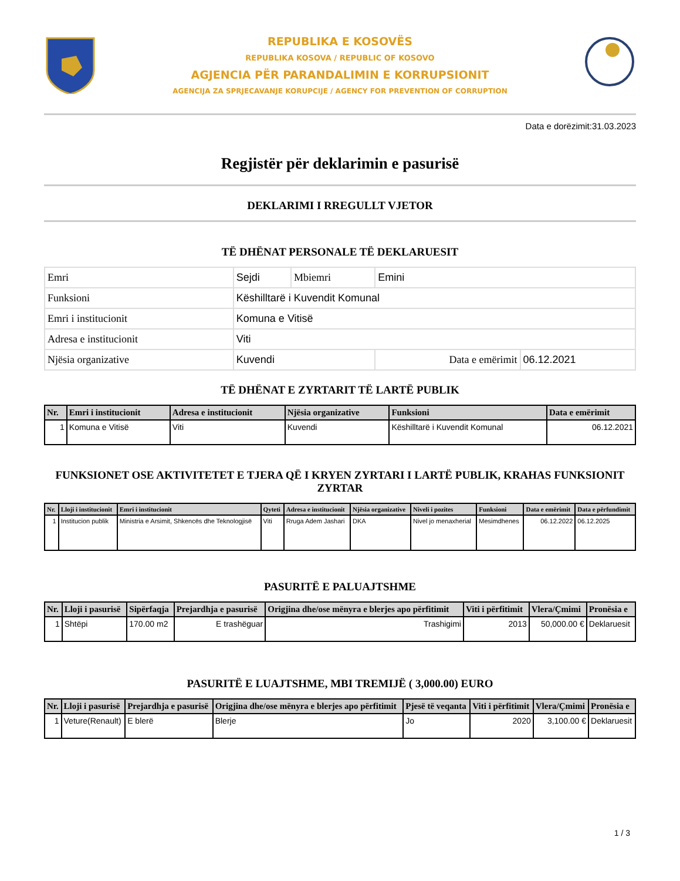REPUBLIKA E KOSOVËS
REPUBLIKA KOSOVA / REPUBLIC OF KOSOVO
AGJENCIA PËR PARANDALIMIN E KORRUPSIONIT
AGENCIJA ZA SPRJECAVANJE KORUPCIJE / AGENCY FOR PREVENTION OF CORRUPTION
Data e dorëzimit:31.03.2023
Regjistër për deklarimin e pasurisë
DEKLARIMI I RREGULLT VJETOR
TË DHËNAT PERSONALE TË DEKLARUESIT
| Emri | Sejdi | Mbiemri | Emini | |
| Funksioni | Këshilltarë i Kuvendit Komunal | | | |
| Emri i institucionit | Komuna e Vitisë | | | |
| Adresa e institucionit | Viti | | | |
| Njësia organizative | Kuvendi | | Data e emërimit | 06.12.2021 |
TË DHËNAT E ZYRTARIT TË LARTË PUBLIK
| Nr. | Emri i institucionit | Adresa e institucionit | Njësia organizative | Funksioni | Data e emërimit |
| --- | --- | --- | --- | --- | --- |
| 1 | Komuna e Vitisë | Viti | Kuvendi | Këshilltarë i Kuvendit Komunal | 06.12.2021 |
FUNKSIONET OSE AKTIVITETET E TJERA QË I KRYEN ZYRTARI I LARTË PUBLIK, KRAHAS FUNKSIONIT ZYRTAR
| Nr. | Lloji i institucionit | Emri i institucionit | Qyteti | Adresa e institucionit | Njësia organizative | Niveli i pozites | Funksioni | Data e emërimit | Data e përfundimit |
| --- | --- | --- | --- | --- | --- | --- | --- | --- | --- |
| 1 | Institucion publik | Ministria e Arsimit, Shkencës dhe Teknologjisë | Viti | Rruga Adem Jashari | DKA | Nivel jo menaxherial | Mesimdhenes | 06.12.2022 | 06.12.2025 |
PASURITË E PALUAJTSHME
| Nr. | Lloji i pasurisë | Sipërfaqja | Prejardhja e pasurisë | Origjina dhe/ose mënyra e blerjes apo përfitimit | Viti i përfitimit | Vlera/Çmimi | Pronësia e |
| --- | --- | --- | --- | --- | --- | --- | --- |
| 1 | Shtëpi | 170.00 m2 | E trashëguar | Trashigimi | 2013 | 50,000.00 € | Deklaruesit |
PASURITË E LUAJTSHME, MBI TREMIJË ( 3,000.00) EURO
| Nr. | Lloji i pasurisë | Prejardhja e pasurisë | Origjina dhe/ose mënyra e blerjes apo përfitimit | Pjesë të veqanta | Viti i përfitimit | Vlera/Çmimi | Pronësia e |
| --- | --- | --- | --- | --- | --- | --- | --- |
| 1 | Veture(Renault) | E blerë | Blerje | Jo | 2020 | 3,100.00 € | Deklaruesit |
1 / 3